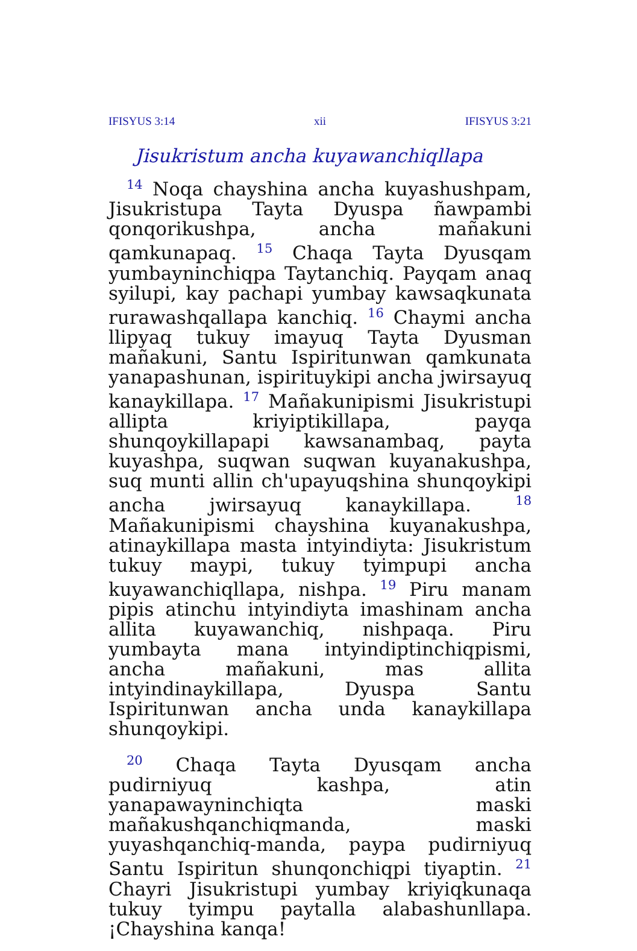IFISYUS 3:14 xii IFISYUS 3:21
Jisukristum ancha kuyawanchiqllapa
<sup>14</sup> Noqa chayshina ancha kuyashushpam, Jisukristupa Tayta Dyuspa ñawpambi qonqorikushpa, ancha mañakuni qamkunapaq. <sup>15</sup> Chaqa Tayta Dyusqam yumbayninchiqpa Taytanchiq. Payqam anaq syilupi, kay pachapi yumbay kawsaqkunata rurawashqallapa kanchiq. <sup>16</sup> Chaymi ancha llipyaq tukuy imayuq Tayta Dyusman mañakuni, Santu Ispiritunwan qamkunata yanapashunan, ispirituykipi ancha jwirsayuq kanaykillapa. <sup>17</sup> Mañakunipismi Jisukristupi allipta kriyiptikillapa, payqa shunqoykillapapi kawsanambaq, payta kuyashpa, suqwan suqwan kuyanakushpa, suq munti allin ch'upayuqshina shunqoykipi ancha jwirsayuq kanaykillapa. <sup>18</sup> Mañakunipismi chayshina kuyanakushpa, atinaykillapa masta intyindiyta: Jisukristum tukuy maypi, tukuy tyimpupi ancha kuyawanchiqllapa, nishpa. <sup>19</sup> Piru manam pipis atinchu intyindiyta imashinam ancha allita kuyawanchiq, nishpaqa. Piru yumbayta mana intyindiptinchiqpismi, ancha mañakuni, mas allita intyindinaykillapa, Dyuspa Santu Ispiritunwan ancha unda kanaykillapa shunqoykipi.
<sup>20</sup> Chaqa Tayta Dyusqam ancha pudirniyuq kashpa, atin yanapawayninchiqta maski mañakushqanchiqmanda, maski yuyashqanchiq-manda, paypa pudirniyuq Santu Ispiritun shunqonchiqpi tiyaptin. <sup>21</sup> Chayri Jisukristupi yumbay kriyiqkunaqa tukuy tyimpu paytalla alabashunllapa. ¡Chayshina kanqa!